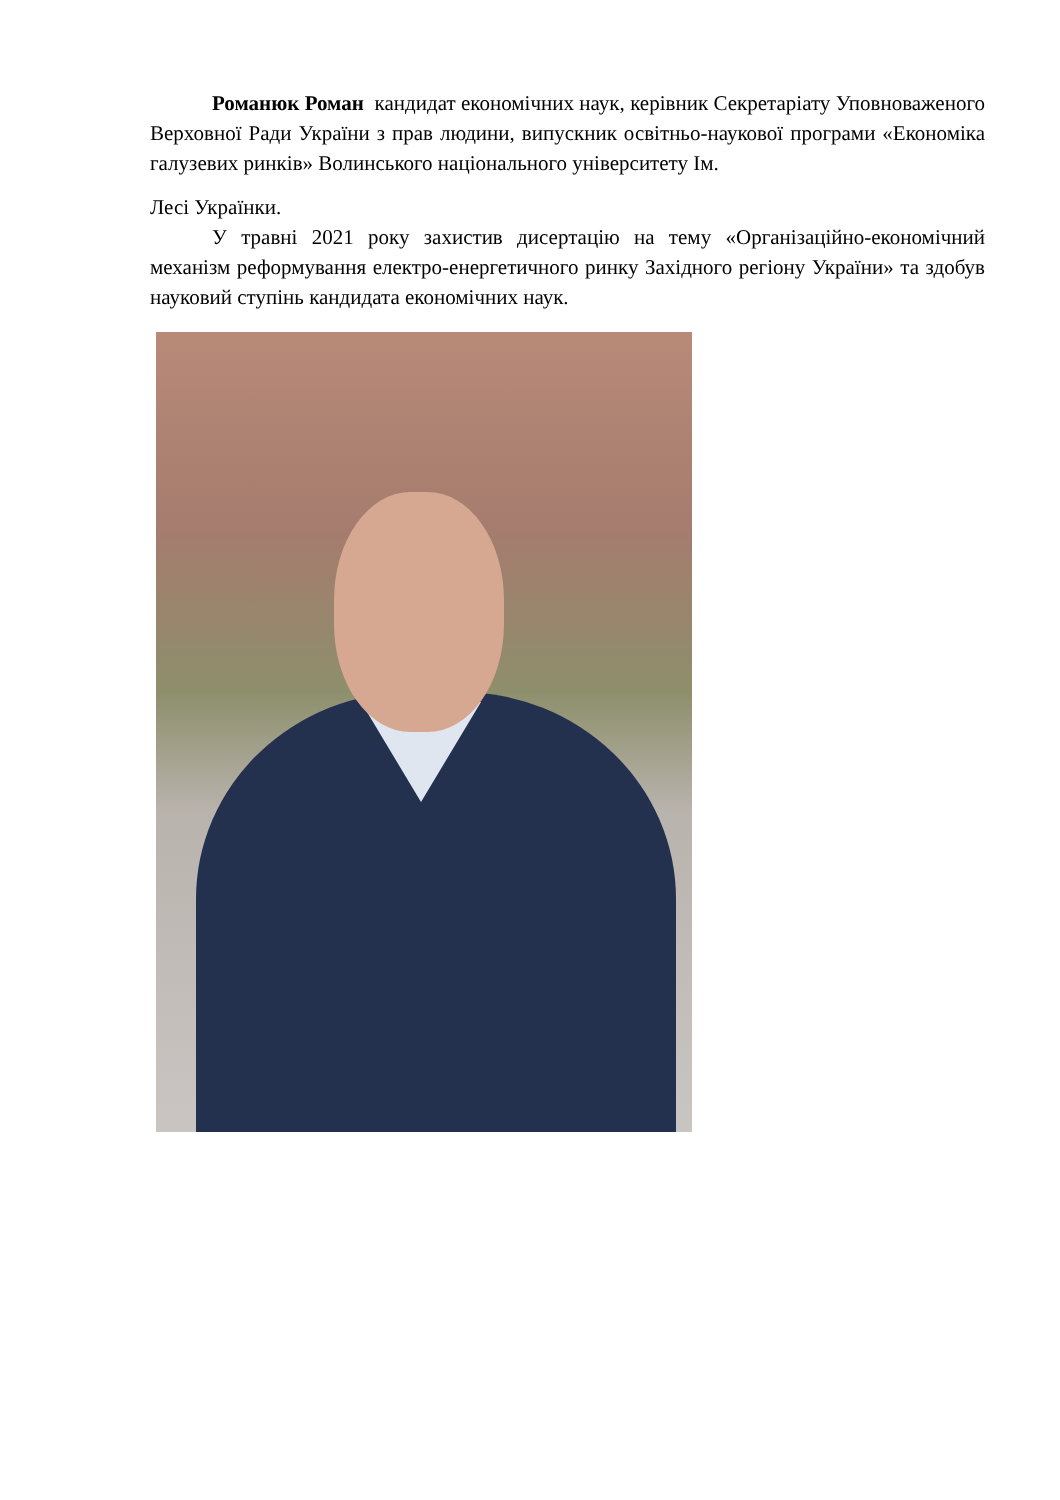Романюк Роман кандидат економічних наук, керівник Секретаріату Уповноваженого Верховної Ради України з прав людини, випускник освітньо-наукової програми «Економіка галузевих ринків» Волинського національного університету Ім.
Лесі Українки.
У травні 2021 року захистив дисертацію на тему «Організаційно-економічний механізм реформування електро-енергетичного ринку Західного регіону України» та здобув науковий ступінь кандидата економічних наук.